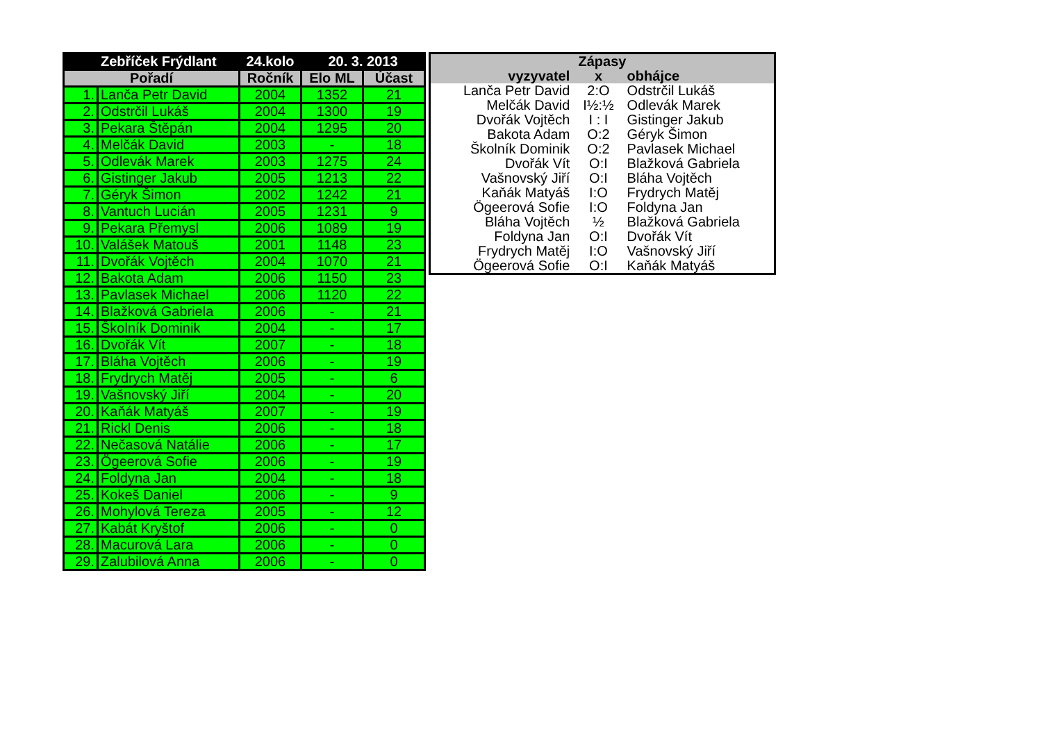| | Zebříček Frýdlant | 24.kolo | 20. 3. 2013 | |
| --- | --- | --- | --- | --- |
| Pořadí | | Ročník | Elo ML | Účast |
| 1. | Lanča Petr David | 2004 | 1352 | 21 |
| 2. | Odstrčil Lukáš | 2004 | 1300 | 19 |
| 3. | Pekara Štěpán | 2004 | 1295 | 20 |
| 4. | Melčák David | 2003 | - | 18 |
| 5. | Odlevák Marek | 2003 | 1275 | 24 |
| 6. | Gistinger Jakub | 2005 | 1213 | 22 |
| 7. | Géryk Šimon | 2002 | 1242 | 21 |
| 8. | Vantuch Lucián | 2005 | 1231 | 9 |
| 9. | Pekara Přemysl | 2006 | 1089 | 19 |
| 10. | Valášek Matouš | 2001 | 1148 | 23 |
| 11. | Dvořák Vojtěch | 2004 | 1070 | 21 |
| 12. | Bakota Adam | 2006 | 1150 | 23 |
| 13. | Pavlasek Michael | 2006 | 1120 | 22 |
| 14. | Blažková Gabriela | 2006 | - | 21 |
| 15. | Školník Dominik | 2004 | - | 17 |
| 16. | Dvořák Vít | 2007 | - | 18 |
| 17. | Bláha Vojtěch | 2006 | - | 19 |
| 18. | Frydrych Matěj | 2005 | - | 6 |
| 19. | Vašnovský Jiří | 2004 | - | 20 |
| 20. | Kaňák Matyáš | 2007 | - | 19 |
| 21. | Rickl Denis | 2006 | - | 18 |
| 22. | Nečasová Natálie | 2006 | - | 17 |
| 23. | Ögeerová Sofie | 2006 | - | 19 |
| 24. | Foldyna Jan | 2004 | - | 18 |
| 25. | Kokeš Daniel | 2006 | - | 9 |
| 26. | Mohylová Tereza | 2005 | - | 12 |
| 27. | Kabát Kryštof | 2006 | - | 0 |
| 28. | Macurová Lara | 2006 | - | 0 |
| 29. | Zalubilová Anna | 2006 | - | 0 |
| Zápasy | | |
| --- | --- | --- |
| vyzyvatel | x | obhájce |
| Lanča Petr David | 2:O | Odstrčil Lukáš |
| Melčák David | I½:½ | Odlevák Marek |
| Dvořák Vojtěch | I : I | Gistinger Jakub |
| Bakota Adam | O:2 | Géryk Šimon |
| Školník Dominik | O:2 | Pavlasek Michael |
| Dvořák Vít | O:I | Blažková Gabriela |
| Vašnovský Jiří | O:I | Bláha Vojtěch |
| Kaňák Matyáš | I:O | Frydrych Matěj |
| Ögeerová Sofie | I:O | Foldyna Jan |
| Bláha Vojtěch | ½ | Blažková Gabriela |
| Foldyna Jan | O:I | Dvořák Vít |
| Frydrych Matěj | I:O | Vašnovský Jiří |
| Ögeerová Sofie | O:I | Kaňák Matyáš |